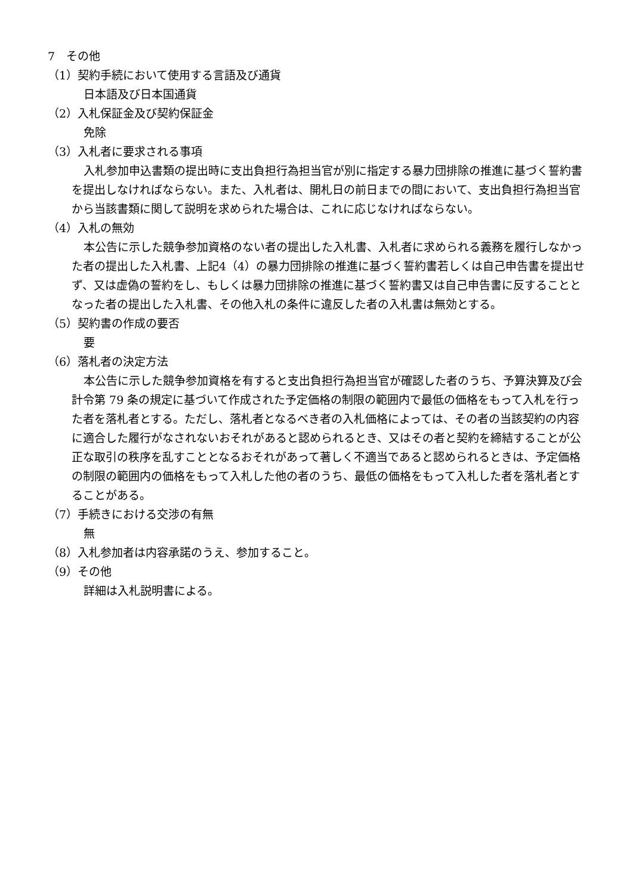7　その他
（1）契約手続において使用する言語及び通貨
日本語及び日本国通貨
（2）入札保証金及び契約保証金
免除
（3）入札者に要求される事項
入札参加申込書類の提出時に支出負担行為担当官が別に指定する暴力団排除の推進に基づく誓約書を提出しなければならない。また、入札者は、開札日の前日までの間において、支出負担行為担当官から当該書類に関して説明を求められた場合は、これに応じなければならない。
（4）入札の無効
本公告に示した競争参加資格のない者の提出した入札書、入札者に求められる義務を履行しなかった者の提出した入札書、上記4（4）の暴力団排除の推進に基づく誓約書若しくは自己申告書を提出せず、又は虚偽の誓約をし、もしくは暴力団排除の推進に基づく誓約書又は自己申告書に反することとなった者の提出した入札書、その他入札の条件に違反した者の入札書は無効とする。
（5）契約書の作成の要否
要
（6）落札者の決定方法
本公告に示した競争参加資格を有すると支出負担行為担当官が確認した者のうち、予算決算及び会計令第 79 条の規定に基づいて作成された予定価格の制限の範囲内で最低の価格をもって入札を行った者を落札者とする。ただし、落札者となるべき者の入札価格によっては、その者の当該契約の内容に適合した履行がなされないおそれがあると認められるとき、又はその者と契約を締結することが公正な取引の秩序を乱すこととなるおそれがあって著しく不適当であると認められるときは、予定価格の制限の範囲内の価格をもって入札した他の者のうち、最低の価格をもって入札した者を落札者とすることがある。
（7）手続きにおける交渉の有無
無
（8）入札参加者は内容承諾のうえ、参加すること。
（9）その他
詳細は入札説明書による。